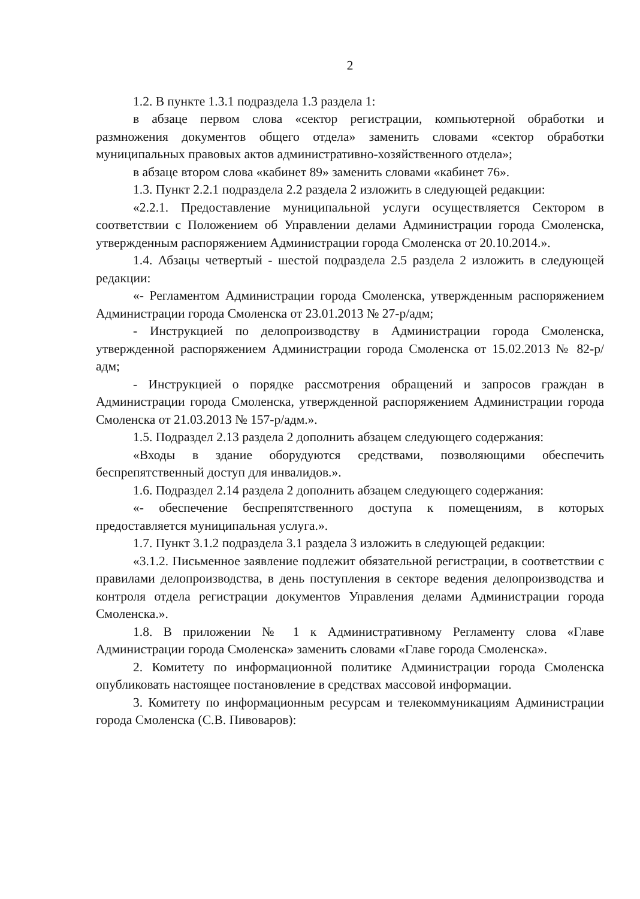2
1.2. В пункте 1.3.1 подраздела 1.3 раздела 1:
в абзаце первом слова «сектор регистрации, компьютерной обработки и размножения документов общего отдела» заменить словами «сектор обработки муниципальных правовых актов административно-хозяйственного отдела»;
в абзаце втором слова «кабинет 89» заменить словами «кабинет 76».
1.3. Пункт 2.2.1 подраздела 2.2 раздела 2 изложить в следующей редакции:
«2.2.1. Предоставление муниципальной услуги осуществляется Сектором в соответствии с Положением об Управлении делами Администрации города Смоленска, утвержденным распоряжением Администрации города Смоленска от 20.10.2014.».
1.4. Абзацы четвертый - шестой подраздела 2.5 раздела 2 изложить в следующей редакции:
«- Регламентом Администрации города Смоленска, утвержденным распоряжением Администрации города Смоленска от 23.01.2013 № 27-р/адм;
- Инструкцией по делопроизводству в Администрации города Смоленска, утвержденной распоряжением Администрации города Смоленска от 15.02.2013 № 82-р/адм;
- Инструкцией о порядке рассмотрения обращений и запросов граждан в Администрации города Смоленска, утвержденной распоряжением Администрации города Смоленска от 21.03.2013 № 157-р/адм.».
1.5. Подраздел 2.13 раздела 2 дополнить абзацем следующего содержания:
«Входы в здание оборудуются средствами, позволяющими обеспечить беспрепятственный доступ для инвалидов.».
1.6. Подраздел 2.14 раздела 2 дополнить абзацем следующего содержания:
«- обеспечение беспрепятственного доступа к помещениям, в которых предоставляется муниципальная услуга.».
1.7. Пункт 3.1.2 подраздела 3.1 раздела 3 изложить в следующей редакции:
«3.1.2. Письменное заявление подлежит обязательной регистрации, в соответствии с правилами делопроизводства, в день поступления в секторе ведения делопроизводства и контроля отдела регистрации документов Управления делами Администрации города Смоленска.».
1.8. В приложении № 1 к Административному Регламенту слова «Главе Администрации города Смоленска» заменить словами «Главе города Смоленска».
2. Комитету по информационной политике Администрации города Смоленска опубликовать настоящее постановление в средствах массовой информации.
3. Комитету по информационным ресурсам и телекоммуникациям Администрации города Смоленска (С.В. Пивоваров):